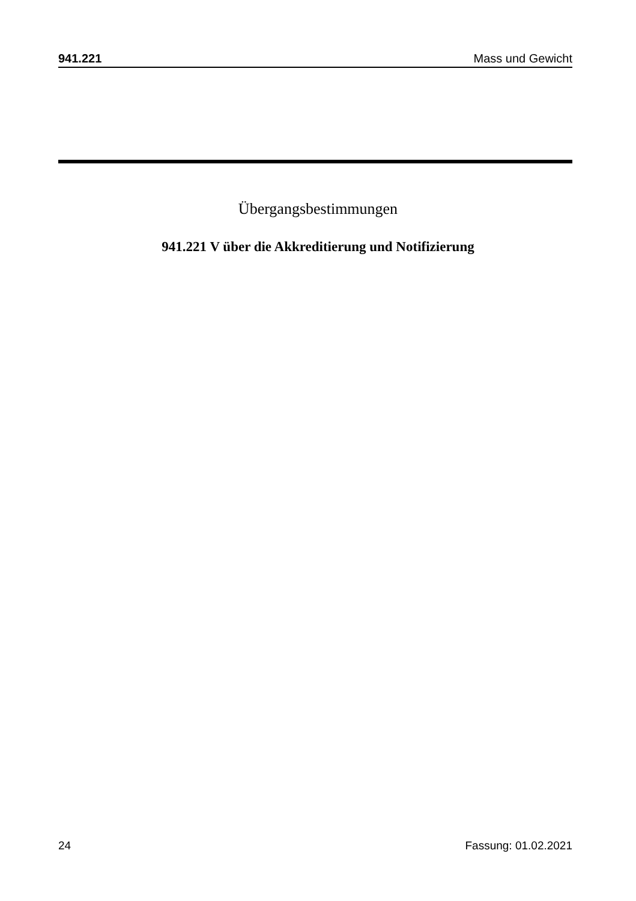941.221 Mass und Gewicht
Übergangsbestimmungen
941.221 V über die Akkreditierung und Notifizierung
24 Fassung: 01.02.2021